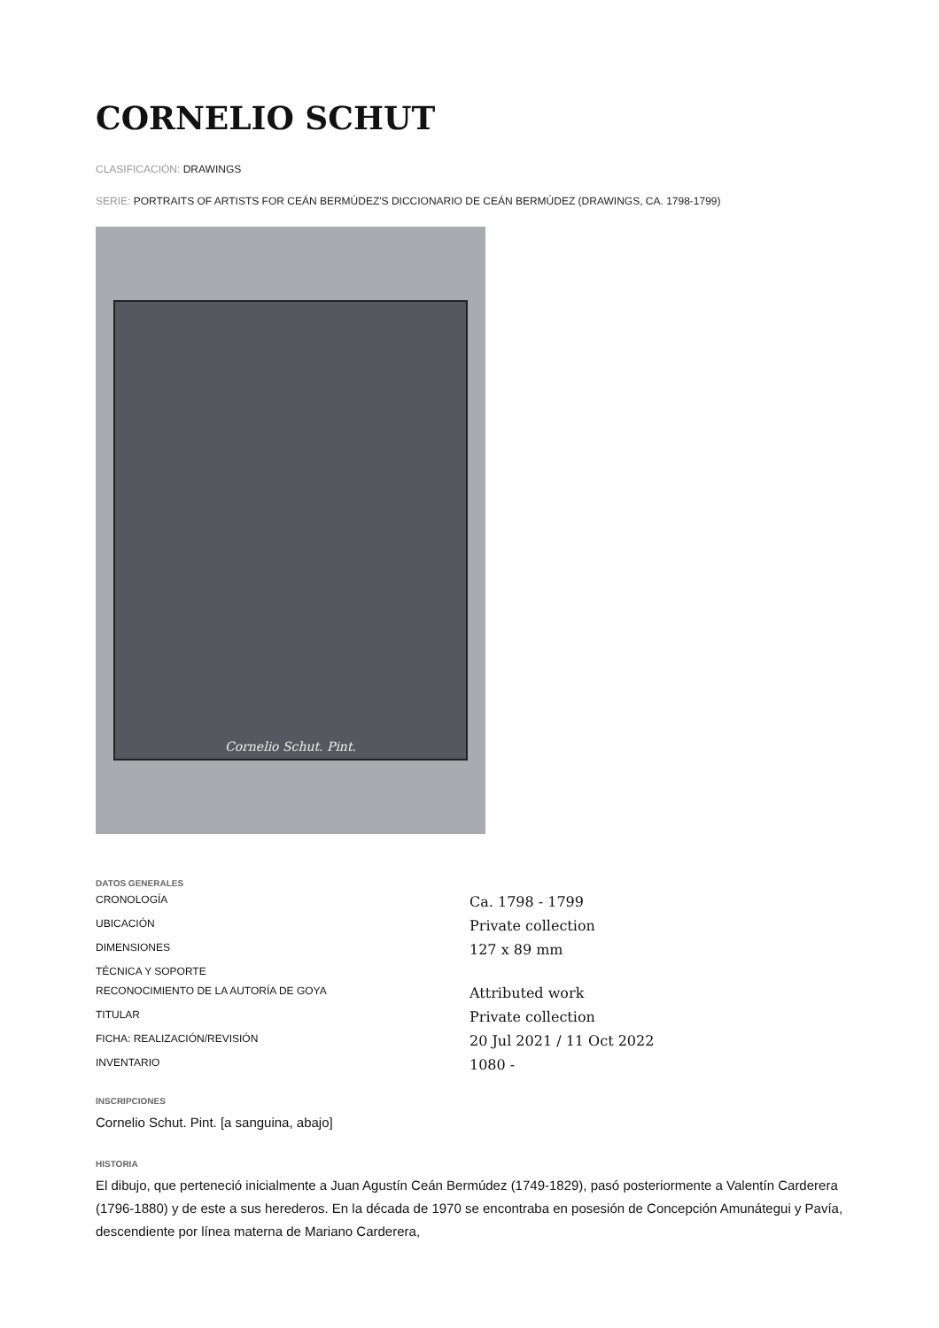CORNELIO SCHUT
CLASIFICACIÓN: DRAWINGS
SERIE: PORTRAITS OF ARTISTS FOR CEÁN BERMÚDEZ'S DICCIONARIO DE CEÁN BERMÚDEZ (DRAWINGS, CA. 1798-1799)
Cornelio Schut. Pint.
DATOS GENERALES
| CRONOLOGÍA | Ca. 1798 - 1799 |
| UBICACIÓN | Private collection |
| DIMENSIONES | 127 x 89 mm |
| TÉCNICA Y SOPORTE | |
| RECONOCIMIENTO DE LA AUTORÍA DE GOYA | Attributed work |
| TITULAR | Private collection |
| FICHA: REALIZACIÓN/REVISIÓN | 20 Jul 2021 / 11 Oct 2022 |
| INVENTARIO | 1080 - |
INSCRIPCIONES
Cornelio Schut. Pint. [a sanguina, abajo]
HISTORIA
El dibujo, que perteneció inicialmente a Juan Agustín Ceán Bermúdez (1749-1829), pasó posteriormente a Valentín Carderera (1796-1880) y de este a sus herederos. En la década de 1970 se encontraba en posesión de Concepción Amunátegui y Pavía, descendiente por línea materna de Mariano Carderera,